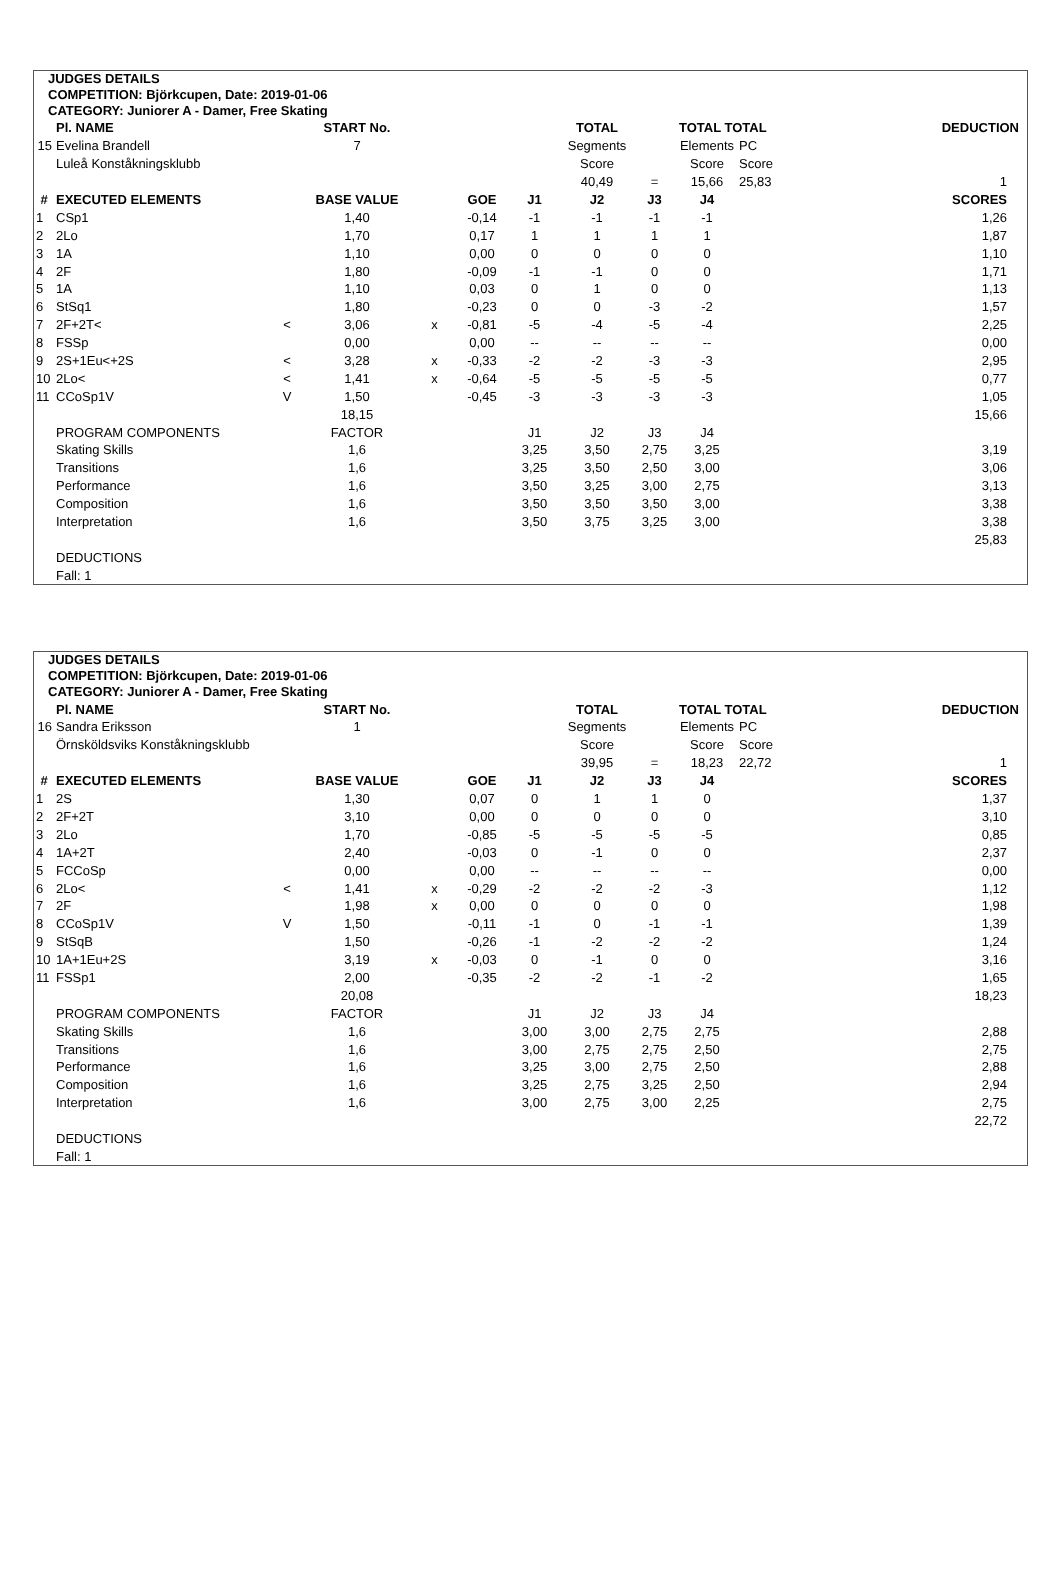JUDGES DETAILS
COMPETITION: Björkcupen, Date: 2019-01-06
CATEGORY: Juniorer A - Damer, Free Skating
| | Pl. NAME | | START No. | | | | TOTAL | | TOTAL TOTAL | | DEDUCTION |
| --- | --- | --- | --- | --- | --- | --- | --- | --- | --- | --- | --- |
| 15 | Evelina Brandell | | 7 | | | | Segments | | Elements | PC | |
| | Luleå Konståkningsklubb | | | | | | Score | | Score | Score | |
| | | | | | | | 40,49 | = | 15,66 | 25,83 | 1 |
| # | EXECUTED ELEMENTS | | BASE VALUE | | GOE | J1 | J2 | J3 | J4 | | SCORES |
| 1 | CSp1 | | 1,40 | | -0,14 | -1 | -1 | -1 | -1 | | 1,26 |
| 2 | 2Lo | | 1,70 | | 0,17 | 1 | 1 | 1 | 1 | | 1,87 |
| 3 | 1A | | 1,10 | | 0,00 | 0 | 0 | 0 | 0 | | 1,10 |
| 4 | 2F | | 1,80 | | -0,09 | -1 | -1 | 0 | 0 | | 1,71 |
| 5 | 1A | | 1,10 | | 0,03 | 0 | 1 | 0 | 0 | | 1,13 |
| 6 | StSq1 | | 1,80 | | -0,23 | 0 | 0 | -3 | -2 | | 1,57 |
| 7 | 2F+2T< | < | 3,06 | x | -0,81 | -5 | -4 | -5 | -4 | | 2,25 |
| 8 | FSSp | | 0,00 | | 0,00 | -- | -- | -- | -- | | 0,00 |
| 9 | 2S+1Eu<+2S | < | 3,28 | x | -0,33 | -2 | -2 | -3 | -3 | | 2,95 |
| 10 | 2Lo< | < | 1,41 | x | -0,64 | -5 | -5 | -5 | -5 | | 0,77 |
| 11 | CCoSp1V | V | 1,50 | | -0,45 | -3 | -3 | -3 | -3 | | 1,05 |
| | | | 18,15 | | | | | | | | 15,66 |
| | PROGRAM COMPONENTS | | FACTOR | | | J1 | J2 | J3 | J4 | | |
| | Skating Skills | | 1,6 | | | 3,25 | 3,50 | 2,75 | 3,25 | | 3,19 |
| | Transitions | | 1,6 | | | 3,25 | 3,50 | 2,50 | 3,00 | | 3,06 |
| | Performance | | 1,6 | | | 3,50 | 3,25 | 3,00 | 2,75 | | 3,13 |
| | Composition | | 1,6 | | | 3,50 | 3,50 | 3,50 | 3,00 | | 3,38 |
| | Interpretation | | 1,6 | | | 3,50 | 3,75 | 3,25 | 3,00 | | 3,38 |
| | | | | | | | | | | | 25,83 |
| | DEDUCTIONS | | | | | | | | | | |
| | Fall: 1 | | | | | | | | | | |
JUDGES DETAILS
COMPETITION: Björkcupen, Date: 2019-01-06
CATEGORY: Juniorer A - Damer, Free Skating
| | Pl. NAME | | START No. | | | | TOTAL | | TOTAL TOTAL | | DEDUCTION |
| --- | --- | --- | --- | --- | --- | --- | --- | --- | --- | --- | --- |
| 16 | Sandra Eriksson | | 1 | | | | Segments | | Elements | PC | |
| | Örnsköldsviks Konståkningsklubb | | | | | | Score | | Score | Score | |
| | | | | | | | 39,95 | = | 18,23 | 22,72 | 1 |
| # | EXECUTED ELEMENTS | | BASE VALUE | | GOE | J1 | J2 | J3 | J4 | | SCORES |
| 1 | 2S | | 1,30 | | 0,07 | 0 | 1 | 1 | 0 | | 1,37 |
| 2 | 2F+2T | | 3,10 | | 0,00 | 0 | 0 | 0 | 0 | | 3,10 |
| 3 | 2Lo | | 1,70 | | -0,85 | -5 | -5 | -5 | -5 | | 0,85 |
| 4 | 1A+2T | | 2,40 | | -0,03 | 0 | -1 | 0 | 0 | | 2,37 |
| 5 | FCCoSp | | 0,00 | | 0,00 | -- | -- | -- | -- | | 0,00 |
| 6 | 2Lo< | < | 1,41 | x | -0,29 | -2 | -2 | -2 | -3 | | 1,12 |
| 7 | 2F | | 1,98 | x | 0,00 | 0 | 0 | 0 | 0 | | 1,98 |
| 8 | CCoSp1V | V | 1,50 | | -0,11 | -1 | 0 | -1 | -1 | | 1,39 |
| 9 | StSqB | | 1,50 | | -0,26 | -1 | -2 | -2 | -2 | | 1,24 |
| 10 | 1A+1Eu+2S | | 3,19 | x | -0,03 | 0 | -1 | 0 | 0 | | 3,16 |
| 11 | FSSp1 | | 2,00 | | -0,35 | -2 | -2 | -1 | -2 | | 1,65 |
| | | | 20,08 | | | | | | | | 18,23 |
| | PROGRAM COMPONENTS | | FACTOR | | | J1 | J2 | J3 | J4 | | |
| | Skating Skills | | 1,6 | | | 3,00 | 3,00 | 2,75 | 2,75 | | 2,88 |
| | Transitions | | 1,6 | | | 3,00 | 2,75 | 2,75 | 2,50 | | 2,75 |
| | Performance | | 1,6 | | | 3,25 | 3,00 | 2,75 | 2,50 | | 2,88 |
| | Composition | | 1,6 | | | 3,25 | 2,75 | 3,25 | 2,50 | | 2,94 |
| | Interpretation | | 1,6 | | | 3,00 | 2,75 | 3,00 | 2,25 | | 2,75 |
| | | | | | | | | | | | 22,72 |
| | DEDUCTIONS | | | | | | | | | | |
| | Fall: 1 | | | | | | | | | | |